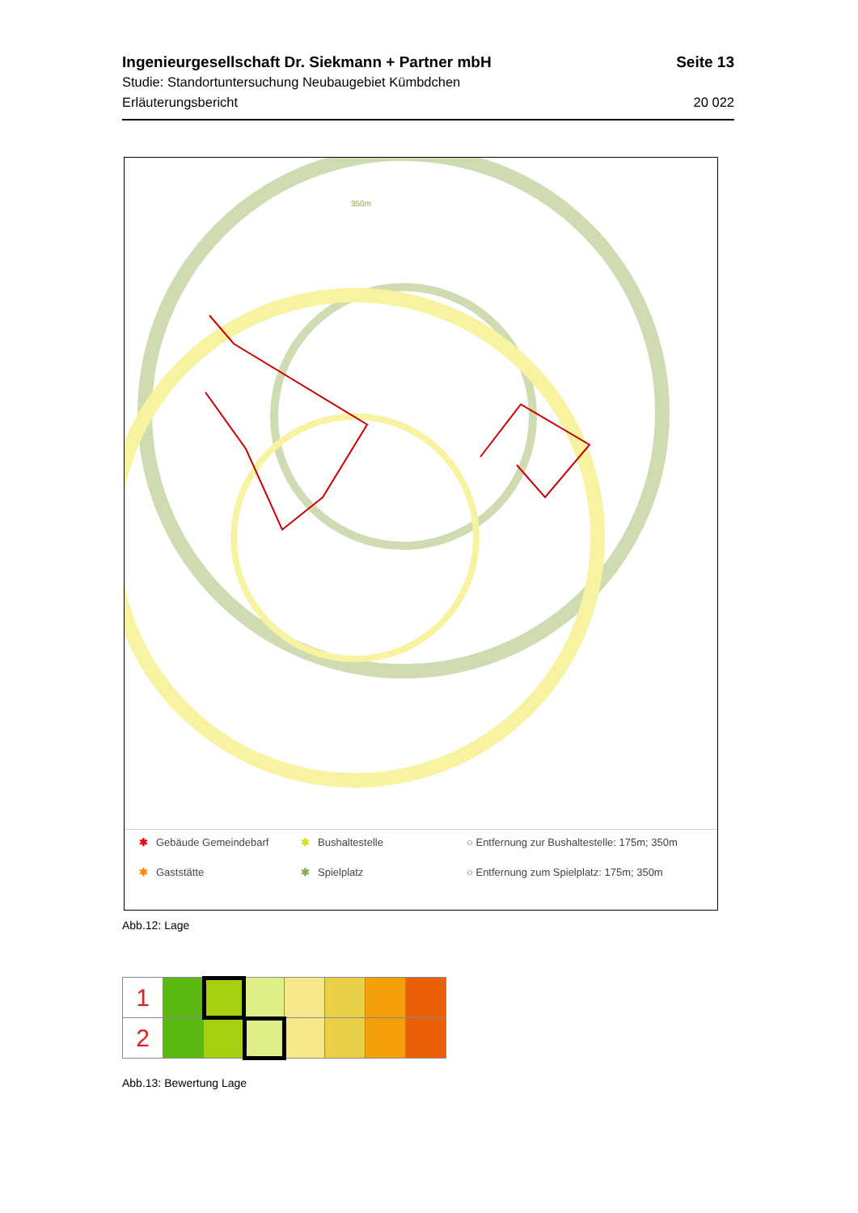Ingenieurgesellschaft Dr. Siekmann + Partner mbH Seite 13
Studie: Standortuntersuchung Neubaugebiet Kümbdchen
Erläuterungsbericht 20 022
350m
✱ Gebäude Gemeindebarf ✱ Bushaltestelle ○ Entfernung zur Bushaltestelle: 175m; 350m ✱ Gaststätte ✱ Spielplatz ○ Entfernung zum Spielplatz: 175m; 350m
Abb.12: Lage
| 1 | | | | | | | |
| 2 | | | | | | | |
Abb.13: Bewertung Lage